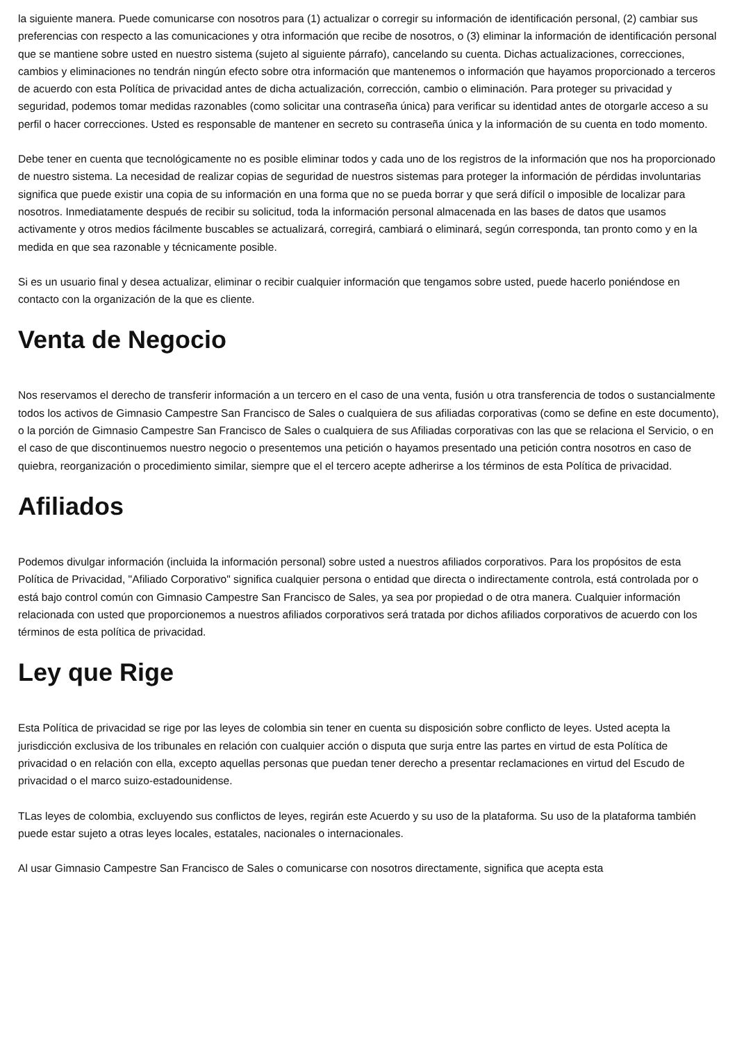la siguiente manera. Puede comunicarse con nosotros para (1) actualizar o corregir su información de identificación personal, (2) cambiar sus preferencias con respecto a las comunicaciones y otra información que recibe de nosotros, o (3) eliminar la información de identificación personal que se mantiene sobre usted en nuestro sistema (sujeto al siguiente párrafo), cancelando su cuenta. Dichas actualizaciones, correcciones, cambios y eliminaciones no tendrán ningún efecto sobre otra información que mantenemos o información que hayamos proporcionado a terceros de acuerdo con esta Política de privacidad antes de dicha actualización, corrección, cambio o eliminación. Para proteger su privacidad y seguridad, podemos tomar medidas razonables (como solicitar una contraseña única) para verificar su identidad antes de otorgarle acceso a su perfil o hacer correcciones. Usted es responsable de mantener en secreto su contraseña única y la información de su cuenta en todo momento.
Debe tener en cuenta que tecnológicamente no es posible eliminar todos y cada uno de los registros de la información que nos ha proporcionado de nuestro sistema. La necesidad de realizar copias de seguridad de nuestros sistemas para proteger la información de pérdidas involuntarias significa que puede existir una copia de su información en una forma que no se pueda borrar y que será difícil o imposible de localizar para nosotros. Inmediatamente después de recibir su solicitud, toda la información personal almacenada en las bases de datos que usamos activamente y otros medios fácilmente buscables se actualizará, corregirá, cambiará o eliminará, según corresponda, tan pronto como y en la medida en que sea razonable y técnicamente posible.
Si es un usuario final y desea actualizar, eliminar o recibir cualquier información que tengamos sobre usted, puede hacerlo poniéndose en contacto con la organización de la que es cliente.
Venta de Negocio
Nos reservamos el derecho de transferir información a un tercero en el caso de una venta, fusión u otra transferencia de todos o sustancialmente todos los activos de Gimnasio Campestre San Francisco de Sales o cualquiera de sus afiliadas corporativas (como se define en este documento), o la porción de Gimnasio Campestre San Francisco de Sales o cualquiera de sus Afiliadas corporativas con las que se relaciona el Servicio, o en el caso de que discontinuemos nuestro negocio o presentemos una petición o hayamos presentado una petición contra nosotros en caso de quiebra, reorganización o procedimiento similar, siempre que el el tercero acepte adherirse a los términos de esta Política de privacidad.
Afiliados
Podemos divulgar información (incluida la información personal) sobre usted a nuestros afiliados corporativos. Para los propósitos de esta Política de Privacidad, "Afiliado Corporativo" significa cualquier persona o entidad que directa o indirectamente controla, está controlada por o está bajo control común con Gimnasio Campestre San Francisco de Sales, ya sea por propiedad o de otra manera. Cualquier información relacionada con usted que proporcionemos a nuestros afiliados corporativos será tratada por dichos afiliados corporativos de acuerdo con los términos de esta política de privacidad.
Ley que Rige
Esta Política de privacidad se rige por las leyes de colombia sin tener en cuenta su disposición sobre conflicto de leyes. Usted acepta la jurisdicción exclusiva de los tribunales en relación con cualquier acción o disputa que surja entre las partes en virtud de esta Política de privacidad o en relación con ella, excepto aquellas personas que puedan tener derecho a presentar reclamaciones en virtud del Escudo de privacidad o el marco suizo-estadounidense.
TLas leyes de colombia, excluyendo sus conflictos de leyes, regirán este Acuerdo y su uso de la plataforma. Su uso de la plataforma también puede estar sujeto a otras leyes locales, estatales, nacionales o internacionales.
Al usar Gimnasio Campestre San Francisco de Sales o comunicarse con nosotros directamente, significa que acepta esta